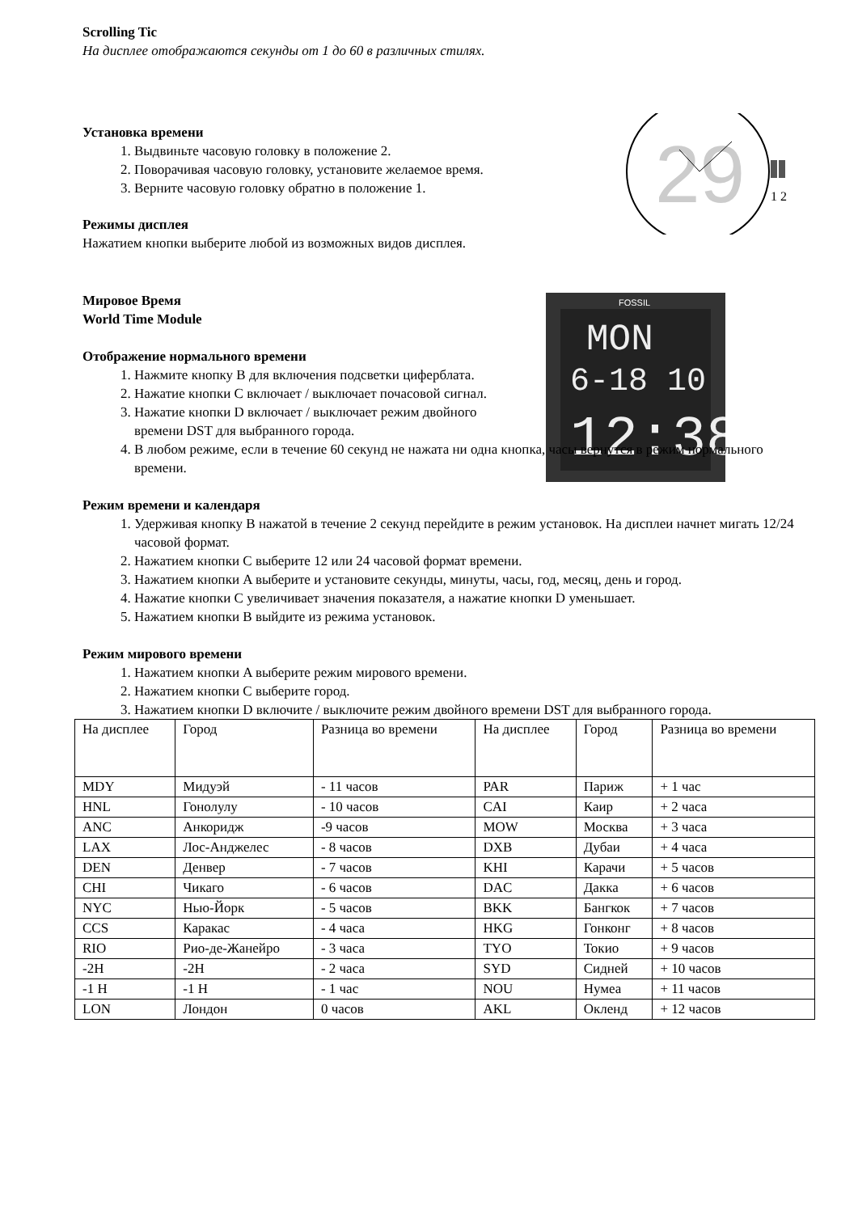29
1 2
FOSSIL
MON
6-18 10
12:38
Scrolling Tic
На дисплее отображаются секунды от 1 до 60 в различных стилях.
Установка времени
1. Выдвиньте часовую головку в положение 2.
2. Поворачивая часовую головку, установите желаемое время.
3. Верните часовую головку обратно в положение 1.
Режимы дисплея
Нажатием кнопки выберите любой из возможных видов дисплея.
Мировое Время
World Time Module
Отображение нормального времени
1. Нажмите кнопку B для включения подсветки циферблата.
2. Нажатие кнопки C включает / выключает почасовой сигнал.
3. Нажатие кнопки D включает / выключает режим двойного времени DST для выбранного города.
4. В любом режиме, если в течение 60 секунд не нажата ни одна кнопка, часы вернутся в режим нормального времени.
Режим времени и календаря
1. Удерживая кнопку B нажатой в течение 2 секунд перейдите в режим установок. На дисплеи начнет мигать 12/24 часовой формат.
2. Нажатием кнопки C выберите 12 или 24 часовой формат времени.
3. Нажатием кнопки A выберите и установите секунды, минуты, часы, год, месяц, день и город.
4. Нажатие кнопки C увеличивает значения показателя, а нажатие кнопки D уменьшает.
5. Нажатием кнопки B выйдите из режима установок.
Режим мирового времени
1. Нажатием кнопки A выберите режим мирового времени.
2. Нажатием кнопки C выберите город.
3. Нажатием кнопки D включите / выключите режим двойного времени DST для выбранного города.
| На дисплее | Город | Разница во времени | На дисплее | Город | Разница во времени |
| MDY | Мидуэй | - 11 часов | PAR | Париж | + 1 час |
| HNL | Гонолулу | - 10 часов | CAI | Каир | + 2 часа |
| ANC | Анкоридж | -9 часов | MOW | Москва | + 3 часа |
| LAX | Лос-Анджелес | - 8 часов | DXB | Дубаи | + 4 часа |
| DEN | Денвер | - 7 часов | KHI | Карачи | + 5 часов |
| CHI | Чикаго | - 6 часов | DAC | Дакка | + 6 часов |
| NYC | Нью-Йорк | - 5 часов | BKK | Бангкок | + 7 часов |
| CCS | Каракас | - 4 часа | HKG | Гонконг | + 8 часов |
| RIO | Рио-де-Жанейро | - 3 часа | TYO | Токио | + 9 часов |
| -2H | -2H | - 2 часа | SYD | Сидней | + 10 часов |
| -1 H | -1 H | - 1 час | NOU | Нумеа | + 11 часов |
| LON | Лондон | 0 часов | AKL | Окленд | + 12 часов |